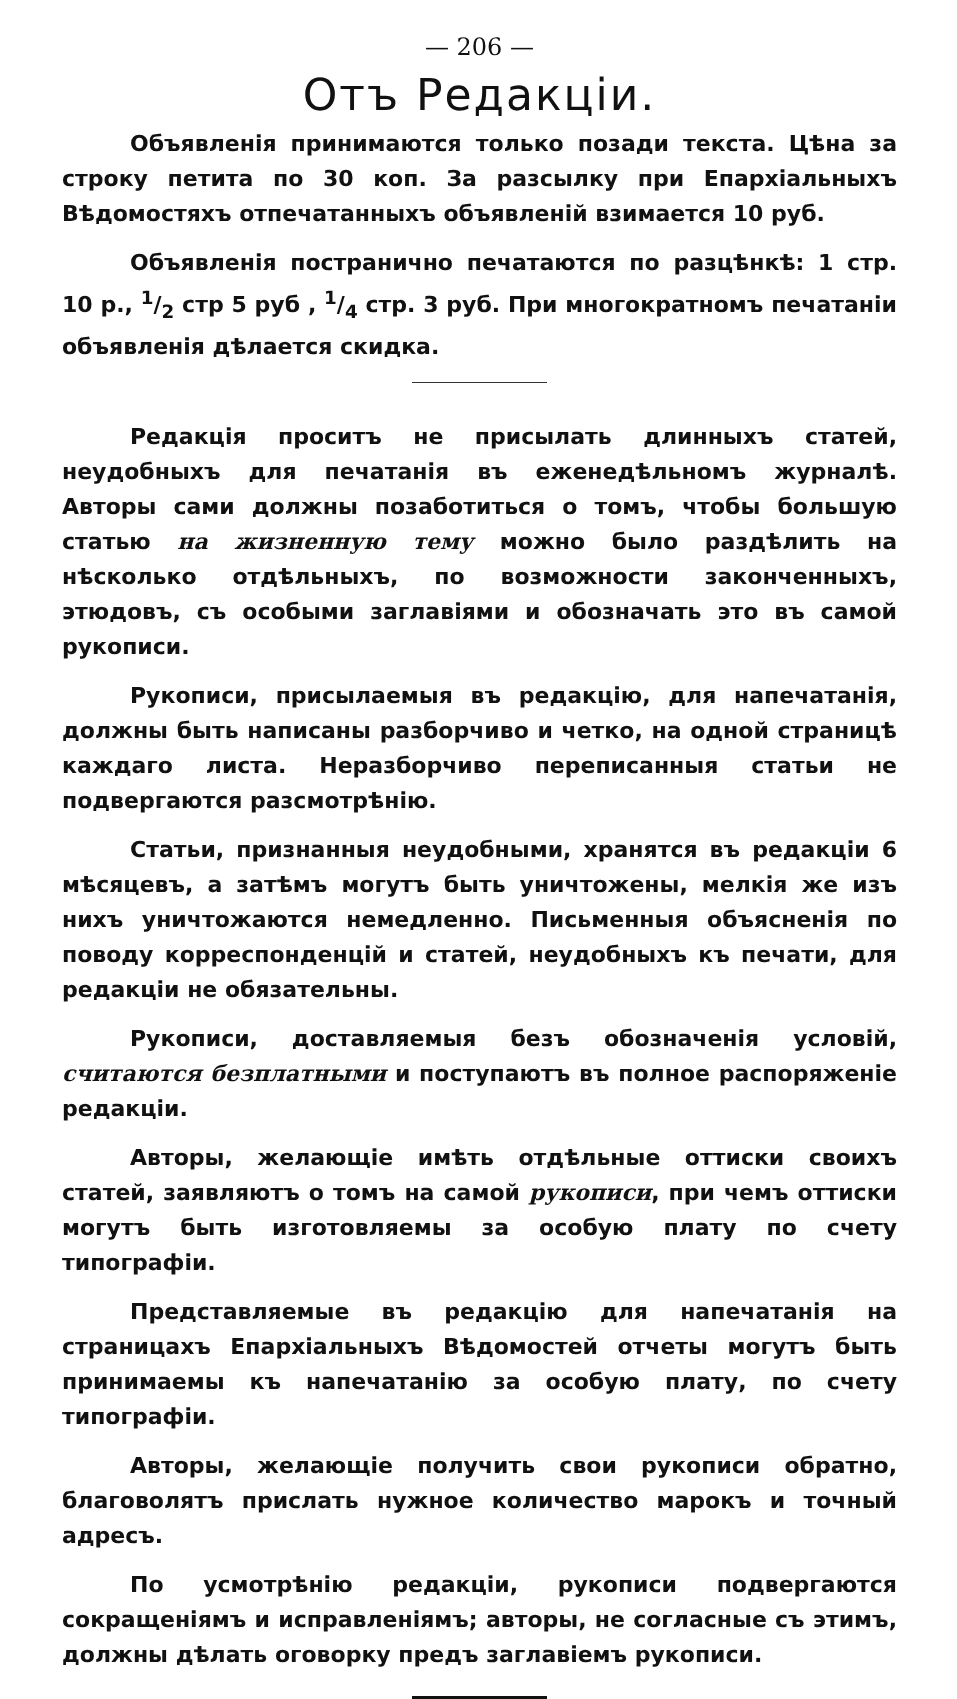— 206 —
Отъ Редакціи.
Объявленія принимаются только позади текста. Цѣна за строку петита по 30 коп. За разсылку при Епархіальныхъ Вѣдомостяхъ отпечатанныхъ объявленій взимается 10 руб.
Объявленія постранично печатаются по разцѣнкѣ: 1 стр. 10 р., 1/2 стр 5 руб , 1/4 стр. 3 руб. При многократномъ печатаніи объявленія дѣлается скидка.
Редакція проситъ не присылать длинныхъ статей, неудобныхъ для печатанія въ еженедѣльномъ журналѣ. Авторы сами должны позаботиться о томъ, чтобы большую статью на жизненную тему можно было раздѣлить на нѣсколько отдѣльныхъ, по возможности законченныхъ, этюдовъ, съ особыми заглавіями и обозначать это въ самой рукописи.
Рукописи, присылаемыя въ редакцію, для напечатанія, должны быть написаны разборчиво и четко, на одной страницѣ каждаго листа. Неразборчиво переписанныя статьи не подвергаются разсмотрѣнію.
Статьи, признанныя неудобными, хранятся въ редакціи 6 мѣсяцевъ, а затѣмъ могутъ быть уничтожены, мелкія же изъ нихъ уничтожаются немедленно. Письменныя объясненія по поводу корреспонденцій и статей, неудобныхъ къ печати, для редакціи не обязательны.
Рукописи, доставляемыя безъ обозначенія условій, считаются безплатными и поступаютъ въ полное распоряженіе редакціи.
Авторы, желающіе имѣть отдѣльные оттиски своихъ статей, заявляютъ о томъ на самой рукописи, при чемъ оттиски могутъ быть изготовляемы за особую плату по счету типографіи.
Представляемые въ редакцію для напечатанія на страницахъ Епархіальныхъ Вѣдомостей отчеты могутъ быть принимаемы къ напечатанію за особую плату, по счету типографіи.
Авторы, желающіе получить свои рукописи обратно, благоволятъ прислать нужное количество марокъ и точный адресъ.
По усмотрѣнію редакціи, рукописи подвергаются сокращеніямъ и исправленіямъ; авторы, не согласные съ этимъ, должны дѣлать оговорку предъ заглавіемъ рукописи.